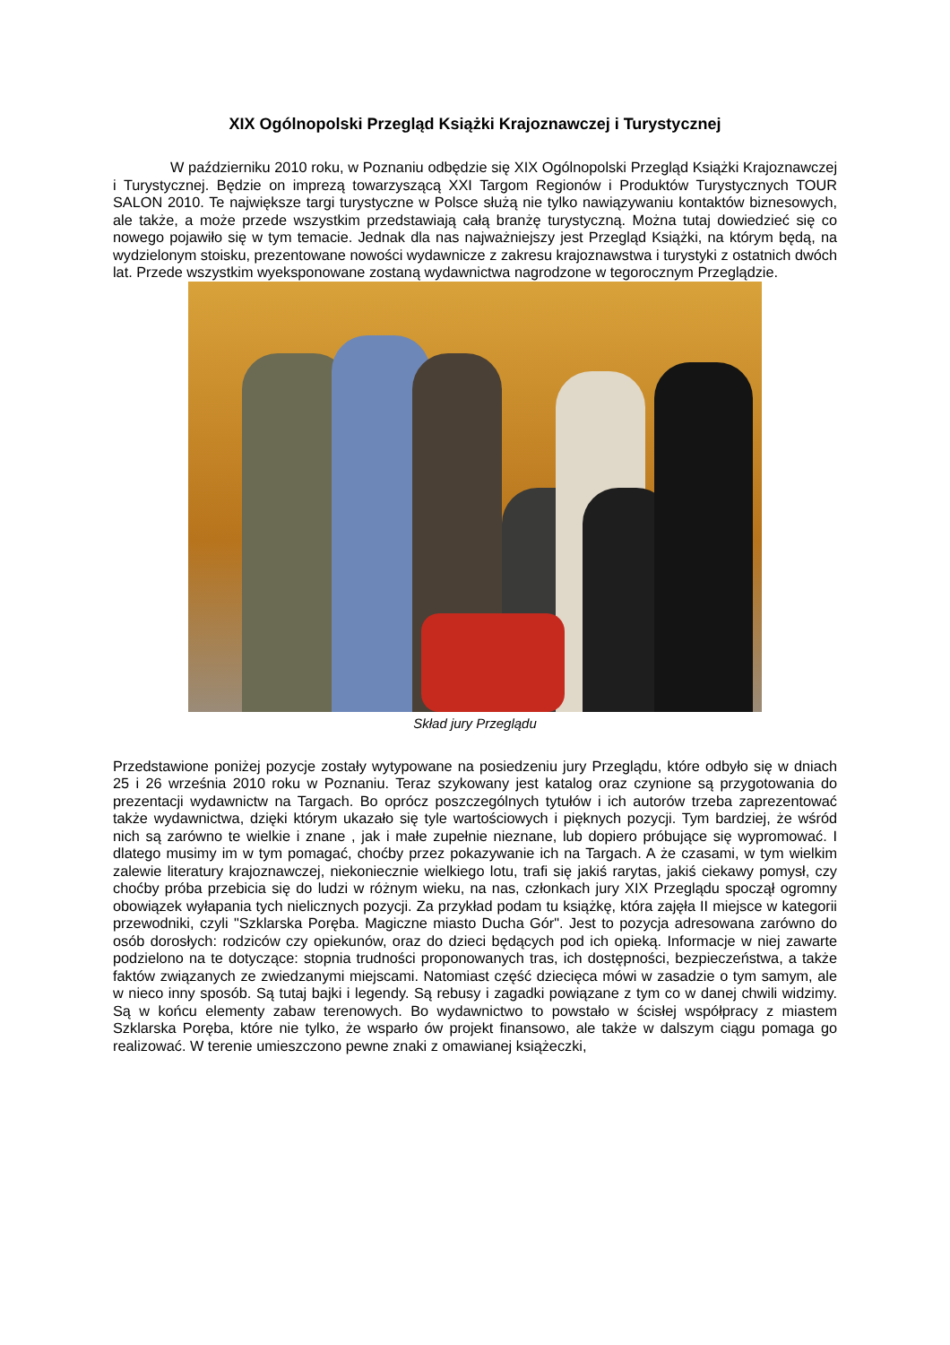XIX Ogólnopolski Przegląd Książki Krajoznawczej i Turystycznej
W październiku 2010 roku, w Poznaniu odbędzie się XIX Ogólnopolski Przegląd Książki Krajoznawczej i Turystycznej. Będzie on imprezą towarzyszącą XXI Targom Regionów i Produktów Turystycznych TOUR SALON 2010. Te największe targi turystyczne w Polsce służą nie tylko nawiązywaniu kontaktów biznesowych, ale także, a może przede wszystkim przedstawiają całą branżę turystyczną. Można tutaj dowiedzieć się co nowego pojawiło się w tym temacie. Jednak dla nas najważniejszy jest Przegląd Książki, na którym będą, na wydzielonym stoisku, prezentowane nowości wydawnicze z zakresu krajoznawstwa i turystyki z ostatnich dwóch lat. Przede wszystkim wyeksponowane zostaną wydawnictwa nagrodzone w tegorocznym Przeglądzie.
Skład jury Przeglądu
Przedstawione poniżej pozycje zostały wytypowane na posiedzeniu jury Przeglądu, które odbyło się w dniach 25 i 26 września 2010 roku w Poznaniu. Teraz szykowany jest katalog oraz czynione są przygotowania do prezentacji wydawnictw na Targach. Bo oprócz poszczególnych tytułów i ich autorów trzeba zaprezentować także wydawnictwa, dzięki którym ukazało się tyle wartościowych i pięknych pozycji. Tym bardziej, że wśród nich są zarówno te wielkie i znane , jak i małe zupełnie nieznane, lub dopiero próbujące się wypromować. I dlatego musimy im w tym pomagać, choćby przez pokazywanie ich na Targach. A że czasami, w tym wielkim zalewie literatury krajoznawczej, niekoniecznie wielkiego lotu, trafi się jakiś rarytas, jakiś ciekawy pomysł, czy choćby próba przebicia się do ludzi w różnym wieku, na nas, członkach jury XIX Przeglądu spoczął ogromny obowiązek wyłapania tych nielicznych pozycji. Za przykład podam tu książkę, która zajęła II miejsce w kategorii przewodniki, czyli "Szklarska Poręba. Magiczne miasto Ducha Gór". Jest to pozycja adresowana zarówno do osób dorosłych: rodziców czy opiekunów, oraz do dzieci będących pod ich opieką. Informacje w niej zawarte podzielono na te dotyczące: stopnia trudności proponowanych tras, ich dostępności, bezpieczeństwa, a także faktów związanych ze zwiedzanymi miejscami. Natomiast część dziecięca mówi w zasadzie o tym samym, ale w nieco inny sposób. Są tutaj bajki i legendy. Są rebusy i zagadki powiązane z tym co w danej chwili widzimy. Są w końcu elementy zabaw terenowych. Bo wydawnictwo to powstało w ścisłej współpracy z miastem Szklarska Poręba, które nie tylko, że wsparło ów projekt finansowo, ale także w dalszym ciągu pomaga go realizować. W terenie umieszczono pewne znaki z omawianej książeczki,